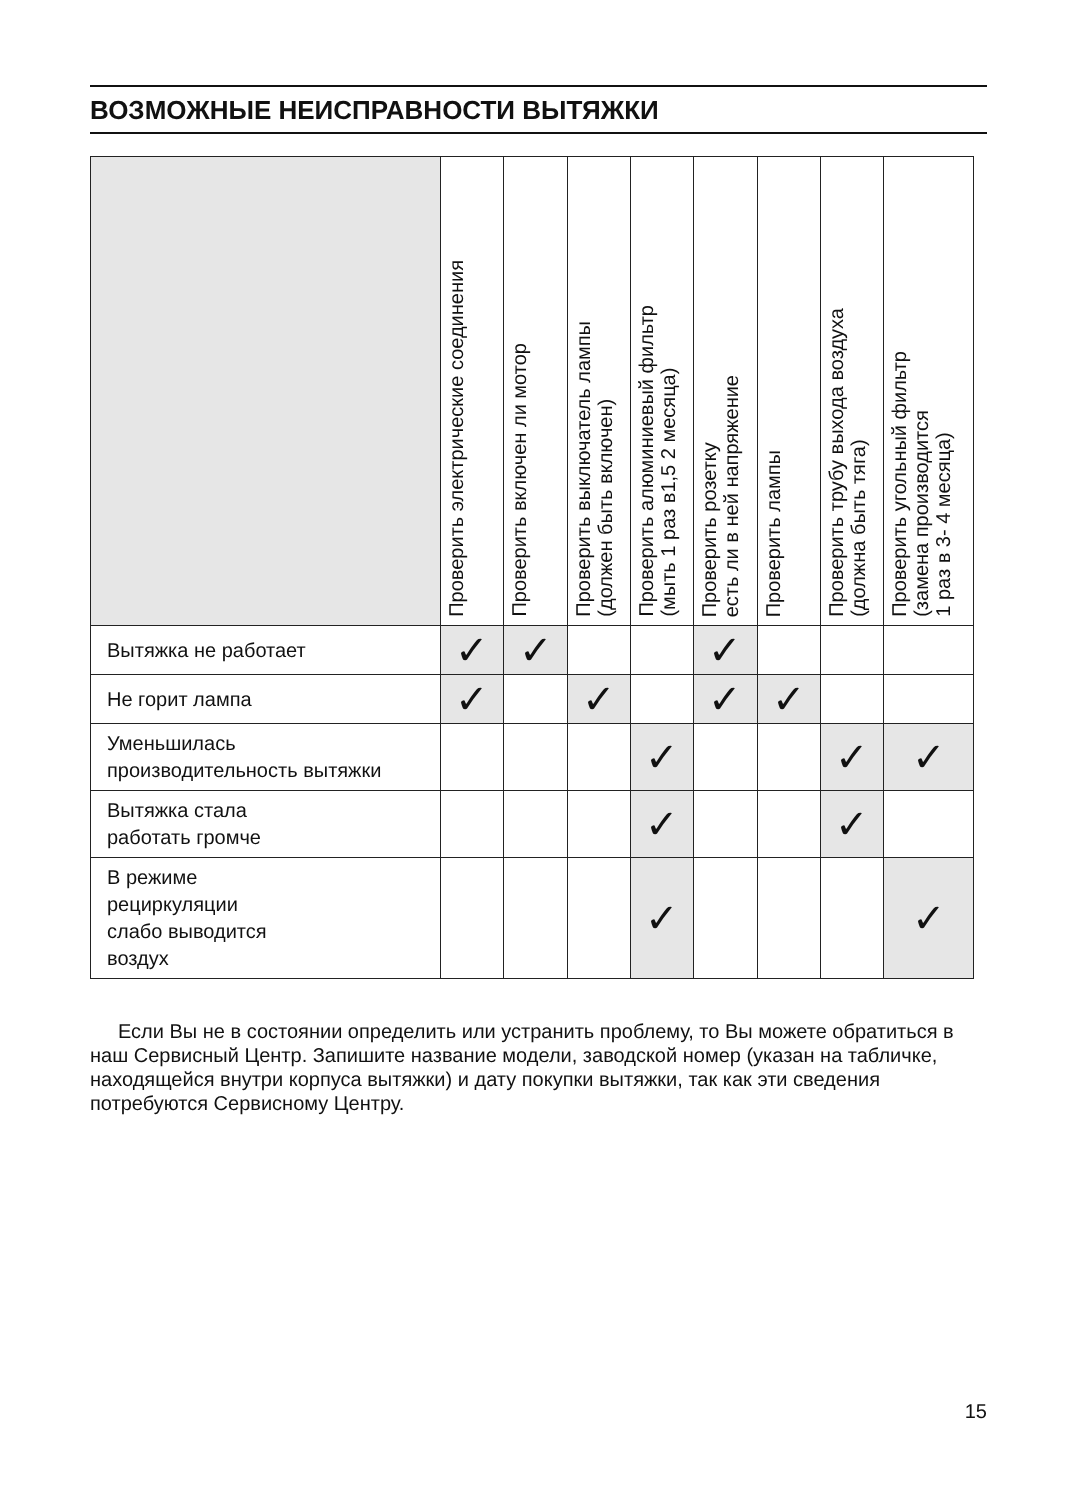ВОЗМОЖНЫЕ НЕИСПРАВНОСТИ ВЫТЯЖКИ
| | Проверить электрические соединения | Проверить включен ли мотор | Проверить выключатель лампы (должен быть включен) | Проверить алюминиевый фильтр (мыть 1 раз в1,5 2 месяца) | Проверить розетку есть ли в ней напряжение | Проверить лампы | Проверить трубу выхода воздуха (должна быть тяга) | Проверить угольный фильтр (замена производится 1 раз в 3- 4 месяца) |
| --- | --- | --- | --- | --- | --- | --- | --- | --- |
| Вытяжка не работает | ✓ | ✓ | | | ✓ | | | |
| Не горит лампа | ✓ | | ✓ | | ✓ | ✓ | | |
| Уменьшилась производительность вытяжки | | | | ✓ | | | ✓ | ✓ |
| Вытяжка стала работать громче | | | | ✓ | | | ✓ | |
| В режиме рециркуляции слабо выводится воздух | | | | ✓ | | | | ✓ |
Если Вы не в состоянии определить или устранить проблему, то Вы можете обратиться в наш Сервисный Центр. Запишите название модели, заводской номер (указан на табличке, находящейся внутри корпуса вытяжки) и дату покупки вытяжки, так как эти сведения потребуются Сервисному Центру.
15